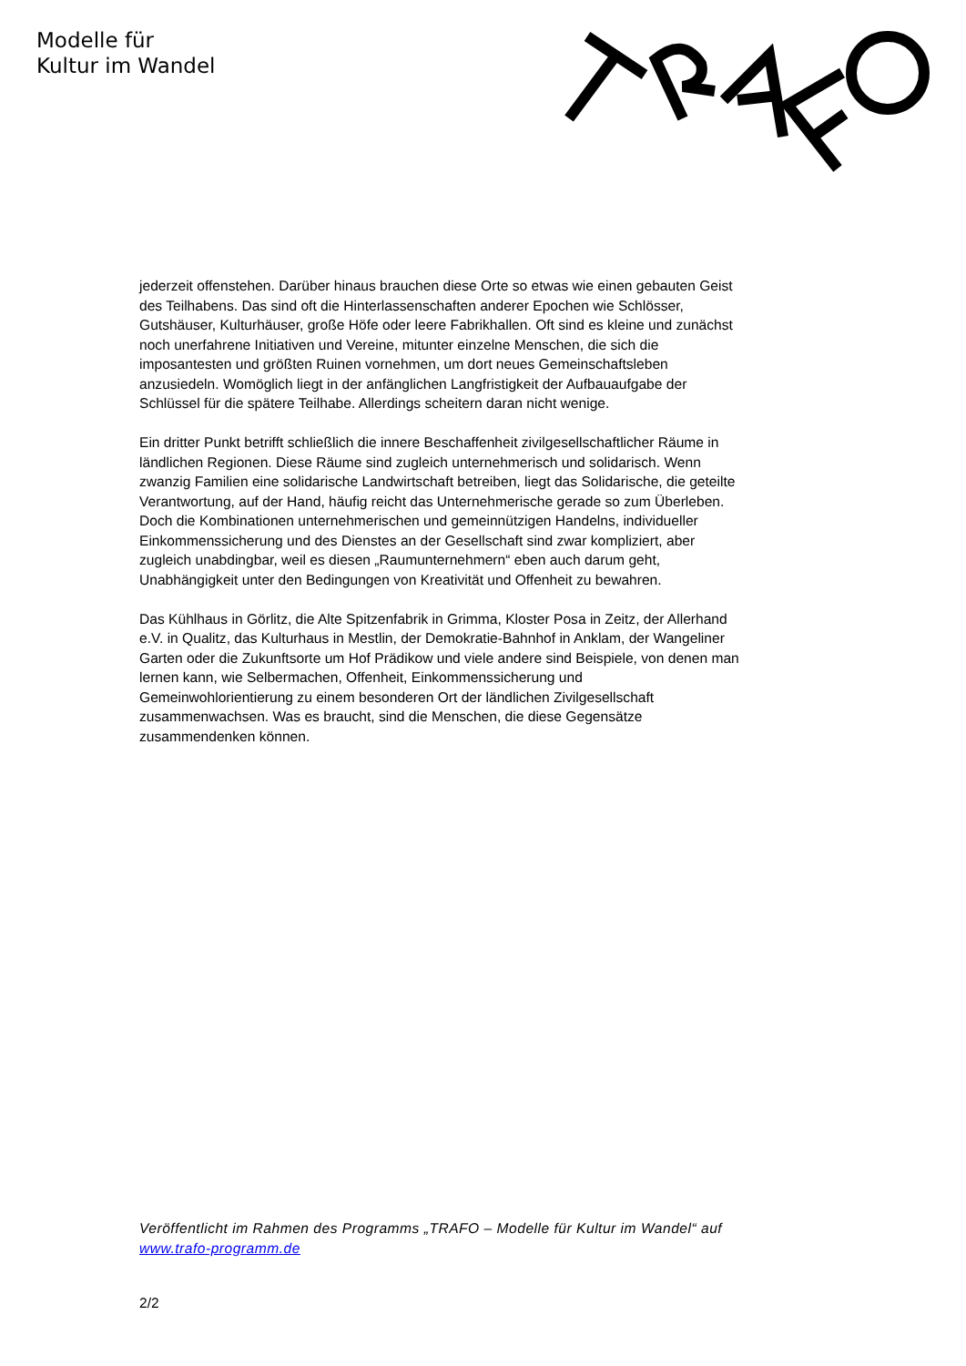Modelle für
Kultur im Wandel
jederzeit offenstehen. Darüber hinaus brauchen diese Orte so etwas wie einen gebauten Geist des Teilhabens. Das sind oft die Hinterlassenschaften anderer Epochen wie Schlösser, Gutshäuser, Kulturhäuser, große Höfe oder leere Fabrikhallen. Oft sind es kleine und zunächst noch unerfahrene Initiativen und Vereine, mitunter einzelne Menschen, die sich die imposantesten und größten Ruinen vornehmen, um dort neues Gemeinschaftsleben anzusiedeln. Womöglich liegt in der anfänglichen Langfristigkeit der Aufbauaufgabe der Schlüssel für die spätere Teilhabe. Allerdings scheitern daran nicht wenige.
Ein dritter Punkt betrifft schließlich die innere Beschaffenheit zivilgesellschaftlicher Räume in ländlichen Regionen. Diese Räume sind zugleich unternehmerisch und solidarisch. Wenn zwanzig Familien eine solidarische Landwirtschaft betreiben, liegt das Solidarische, die geteilte Verantwortung, auf der Hand, häufig reicht das Unternehmerische gerade so zum Überleben. Doch die Kombinationen unternehmerischen und gemeinnützigen Handelns, individueller Einkommenssicherung und des Dienstes an der Gesellschaft sind zwar kompliziert, aber zugleich unabdingbar, weil es diesen „Raumunternehmern“ eben auch darum geht, Unabhängigkeit unter den Bedingungen von Kreativität und Offenheit zu bewahren.
Das Kühlhaus in Görlitz, die Alte Spitzenfabrik in Grimma, Kloster Posa in Zeitz, der Allerhand e.V. in Qualitz, das Kulturhaus in Mestlin, der Demokratie-Bahnhof in Anklam, der Wangeliner Garten oder die Zukunftsorte um Hof Prädikow und viele andere sind Beispiele, von denen man lernen kann, wie Selbermachen, Offenheit, Einkommenssicherung und Gemeinwohlorientierung zu einem besonderen Ort der ländlichen Zivilgesellschaft zusammenwachsen. Was es braucht, sind die Menschen, die diese Gegensätze zusammendenken können.
Veröffentlicht im Rahmen des Programms „TRAFO – Modelle für Kultur im Wandel“ auf www.trafo-programm.de
2/2